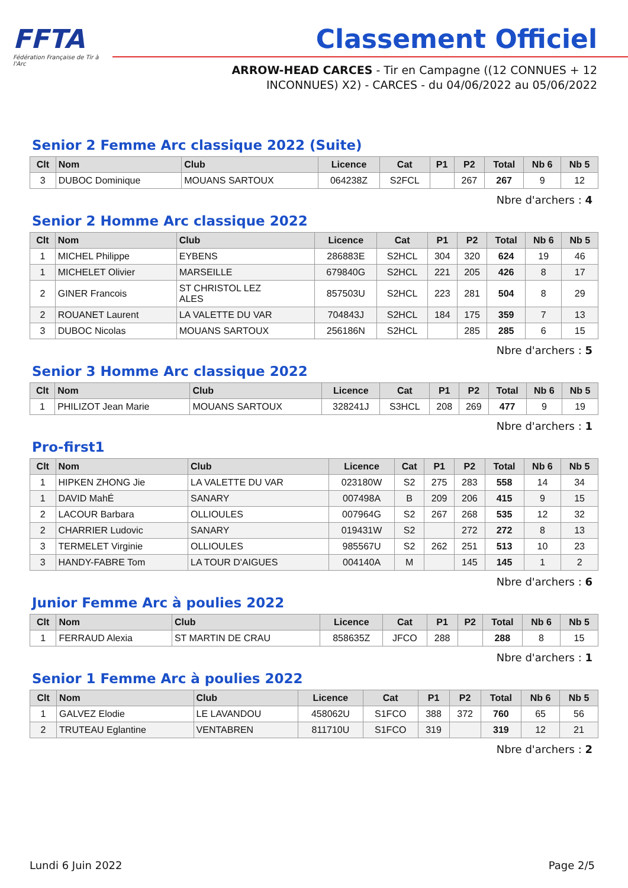FFTA
Fédération Française de Tir à l'Arc
Classement Officiel
ARROW-HEAD CARCES - Tir en Campagne ((12 CONNUES + 12 INCONNUES) X2) - CARCES - du 04/06/2022 au 05/06/2022
Senior 2 Femme Arc classique 2022 (Suite)
| Clt | Nom | Club | Licence | Cat | P1 | P2 | Total | Nb 6 | Nb 5 |
| --- | --- | --- | --- | --- | --- | --- | --- | --- | --- |
| 3 | DUBOC Dominique | MOUANS SARTOUX | 064238Z | S2FCL | | 267 | 267 | 9 | 12 |
Nbre d'archers : 4
Senior 2 Homme Arc classique 2022
| Clt | Nom | Club | Licence | Cat | P1 | P2 | Total | Nb 6 | Nb 5 |
| --- | --- | --- | --- | --- | --- | --- | --- | --- | --- |
| 1 | MICHEL Philippe | EYBENS | 286883E | S2HCL | 304 | 320 | 624 | 19 | 46 |
| 1 | MICHELET Olivier | MARSEILLE | 679840G | S2HCL | 221 | 205 | 426 | 8 | 17 |
| 2 | GINER Francois | ST CHRISTOL LEZ ALES | 857503U | S2HCL | 223 | 281 | 504 | 8 | 29 |
| 2 | ROUANET Laurent | LA VALETTE DU VAR | 704843J | S2HCL | 184 | 175 | 359 | 7 | 13 |
| 3 | DUBOC Nicolas | MOUANS SARTOUX | 256186N | S2HCL | | 285 | 285 | 6 | 15 |
Nbre d'archers : 5
Senior 3 Homme Arc classique 2022
| Clt | Nom | Club | Licence | Cat | P1 | P2 | Total | Nb 6 | Nb 5 |
| --- | --- | --- | --- | --- | --- | --- | --- | --- | --- |
| 1 | PHILIZOT Jean Marie | MOUANS SARTOUX | 328241J | S3HCL | 208 | 269 | 477 | 9 | 19 |
Nbre d'archers : 1
Pro-first1
| Clt | Nom | Club | Licence | Cat | P1 | P2 | Total | Nb 6 | Nb 5 |
| --- | --- | --- | --- | --- | --- | --- | --- | --- | --- |
| 1 | HIPKEN ZHONG Jie | LA VALETTE DU VAR | 023180W | S2 | 275 | 283 | 558 | 14 | 34 |
| 1 | DAVID MahÉ | SANARY | 007498A | B | 209 | 206 | 415 | 9 | 15 |
| 2 | LACOUR Barbara | OLLIOULES | 007964G | S2 | 267 | 268 | 535 | 12 | 32 |
| 2 | CHARRIER Ludovic | SANARY | 019431W | S2 | | 272 | 272 | 8 | 13 |
| 3 | TERMELET Virginie | OLLIOULES | 985567U | S2 | 262 | 251 | 513 | 10 | 23 |
| 3 | HANDY-FABRE Tom | LA TOUR D'AIGUES | 004140A | M | | 145 | 145 | 1 | 2 |
Nbre d'archers : 6
Junior Femme Arc à poulies 2022
| Clt | Nom | Club | Licence | Cat | P1 | P2 | Total | Nb 6 | Nb 5 |
| --- | --- | --- | --- | --- | --- | --- | --- | --- | --- |
| 1 | FERRAUD Alexia | ST MARTIN DE CRAU | 858635Z | JFCO | 288 | | 288 | 8 | 15 |
Nbre d'archers : 1
Senior 1 Femme Arc à poulies 2022
| Clt | Nom | Club | Licence | Cat | P1 | P2 | Total | Nb 6 | Nb 5 |
| --- | --- | --- | --- | --- | --- | --- | --- | --- | --- |
| 1 | GALVEZ Elodie | LE LAVANDOU | 458062U | S1FCO | 388 | 372 | 760 | 65 | 56 |
| 2 | TRUTEAU Eglantine | VENTABREN | 811710U | S1FCO | 319 | | 319 | 12 | 21 |
Nbre d'archers : 2
Lundi 6 Juin 2022 Page 2/5